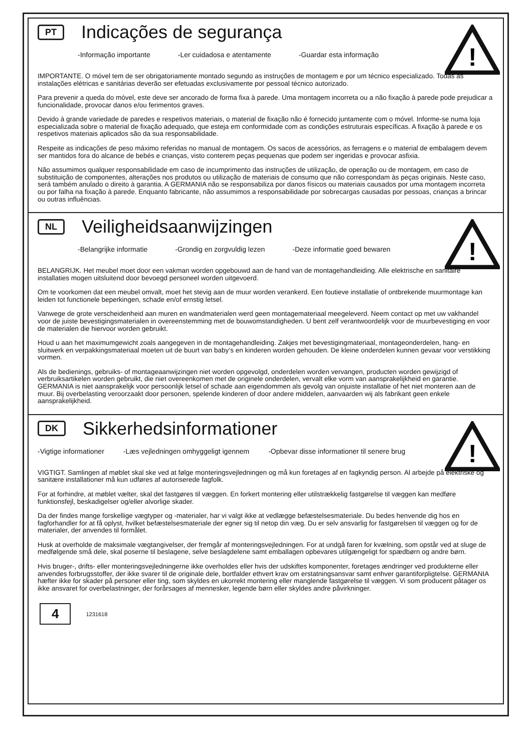!
PT Indicações de segurança
-Informação importante -Ler cuidadosa e atentamente -Guardar esta informação
IMPORTANTE. O móvel tem de ser obrigatoriamente montado segundo as instruções de montagem e por um técnico especializado. Todas as instalações elétricas e sanitárias deverão ser efetuadas exclusivamente por pessoal técnico autorizado.
Para prevenir a queda do móvel, este deve ser ancorado de forma fixa à parede. Uma montagem incorreta ou a não fixação à parede pode prejudicar a funcionalidade, provocar danos e/ou ferimentos graves.
Devido à grande variedade de paredes e respetivos materiais, o material de fixação não é fornecido juntamente com o móvel. Informe-se numa loja especializada sobre o material de fixação adequado, que esteja em conformidade com as condições estruturais específicas. A fixação à parede e os respetivos materiais aplicados são da sua responsabilidade.
Respeite as indicações de peso máximo referidas no manual de montagem. Os sacos de acessórios, as ferragens e o material de embalagem devem ser mantidos fora do alcance de bebés e crianças, visto conterem peças pequenas que podem ser ingeridas e provocar asfixia.
Não assumimos qualquer responsabilidade em caso de incumprimento das instruções de utilização, de operação ou de montagem, em caso de substituição de componentes, alterações nos produtos ou utilização de materiais de consumo que não correspondam às peças originais. Neste caso, será também anulado o direito à garantia. A GERMANIA não se responsabiliza por danos físicos ou materiais causados por uma montagem incorreta ou por falha na fixação à parede. Enquanto fabricante, não assumimos a responsabilidade por sobrecargas causadas por pessoas, crianças a brincar ou outras influências.
!
NL Veiligheidsaanwijzingen
-Belangrijke informatie -Grondig en zorgvuldig lezen -Deze informatie goed bewaren
BELANGRIJK. Het meubel moet door een vakman worden opgebouwd aan de hand van de montagehandleiding. Alle elektrische en sanitaire installaties mogen uitsluitend door bevoegd personeel worden uitgevoerd.
Om te voorkomen dat een meubel omvalt, moet het stevig aan de muur worden verankerd. Een foutieve installatie of ontbrekende muurmontage kan leiden tot functionele beperkingen, schade en/of ernstig letsel.
Vanwege de grote verscheidenheid aan muren en wandmaterialen werd geen montagemateriaal meegeleverd. Neem contact op met uw vakhandel voor de juiste bevestigingsmaterialen in overeenstemming met de bouwomstandigheden. U bent zelf verantwoordelijk voor de muurbevestiging en voor de materialen die hiervoor worden gebruikt.
Houd u aan het maximumgewicht zoals aangegeven in de montagehandleiding. Zakjes met bevestigingmateriaal, montageonderdelen, hang- en sluitwerk en verpakkingsmateriaal moeten uit de buurt van baby‘s en kinderen worden gehouden. De kleine onderdelen kunnen gevaar voor verstikking vormen.
Als de bedienings, gebruiks- of montageaanwijzingen niet worden opgevolgd, onderdelen worden vervangen, producten worden gewijzigd of verbruiksartikelen worden gebruikt, die niet overeenkomen met de originele onderdelen, vervalt elke vorm van aansprakelijkheid en garantie. GERMANIA is niet aansprakelijk voor persoonlijk letsel of schade aan eigendommen als gevolg van onjuiste installatie of het niet monteren aan de muur. Bij overbelasting veroorzaakt door personen, spelende kinderen of door andere middelen, aanvaarden wij als fabrikant geen enkele aansprakelijkheid.
!
DK Sikkerhedsinformationer
-Vigtige informationer -Læs vejledningen omhyggeligt igennem -Opbevar disse informationer til senere brug
VIGTIGT. Samlingen af møblet skal ske ved at følge monteringsvejledningen og må kun foretages af en fagkyndig person. Al arbejde på elektriske og sanitære installationer må kun udføres af autoriserede fagfolk.
For at forhindre, at møblet vælter, skal det fastgøres til væggen. En forkert montering eller utilstrækkelig fastgørelse til væggen kan medføre funktionsfejl, beskadigelser og/eller alvorlige skader.
Da der findes mange forskellige vægtyper og -materialer, har vi valgt ikke at vedlægge befæstelsesmateriale. Du bedes henvende dig hos en fagforhandler for at få oplyst, hvilket befæstelsesmateriale der egner sig til netop din væg. Du er selv ansvarlig for fastgørelsen til væggen og for de materialer, der anvendes til formålet.
Husk at overholde de maksimale vægtangivelser, der fremgår af monteringsvejledningen. For at undgå faren for kvælning, som opstår ved at sluge de medfølgende små dele, skal poserne til beslagene, selve beslagdelene samt emballagen opbevares utilgængeligt for spædbørn og andre børn.
Hvis bruger-, drifts- eller monteringsvejledningerne ikke overholdes eller hvis der udskiftes komponenter, foretages ændringer ved produkterne eller anvendes forbrugsstoffer, der ikke svarer til de originale dele, bortfalder ethvert krav om erstatningsansvar samt enhver garantiforpligtelse. GERMANIA hæfter ikke for skader på personer eller ting, som skyldes en ukorrekt montering eller manglende fastgørelse til væggen. Vi som producent påtager os ikke ansvaret for overbelastninger, der forårsages af mennesker, legende børn eller skyldes andre påvirkninger.
4 1231618